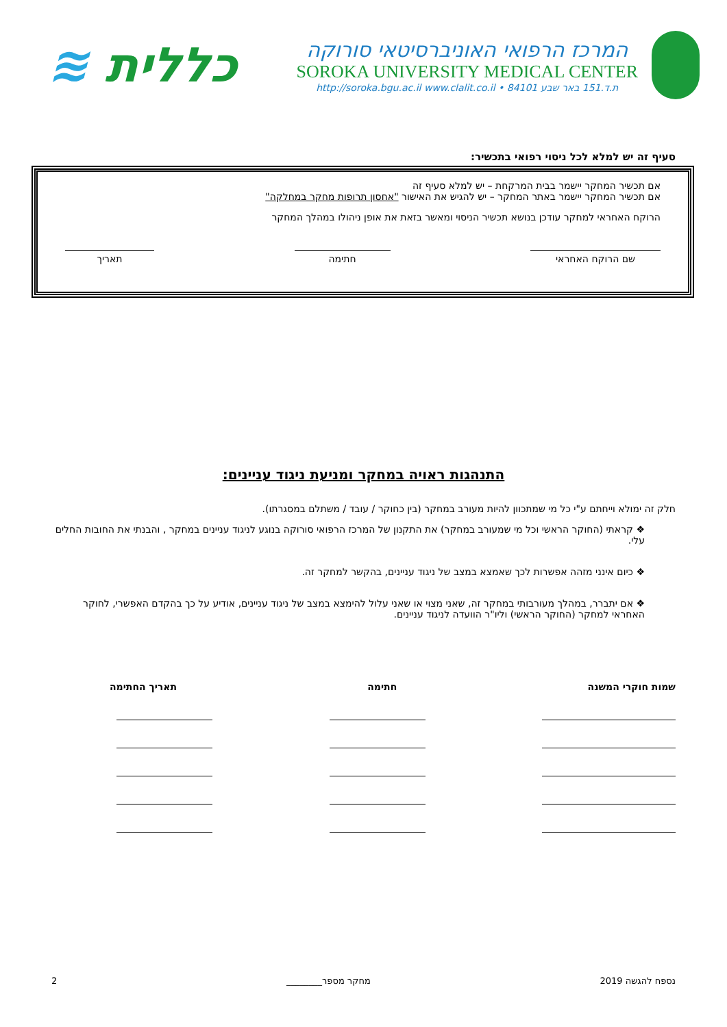המרכז הרפואי האוניברסיטאי סורוקה
SOROKA UNIVERSITY MEDICAL CENTER
ת.ד.151 באר שבע 84101 • http://soroka.bgu.ac.il www.clalit.co.il
כללית ≋
סעיף זה יש למלא לכל ניסוי רפואי בתכשיר:
אם תכשיר המחקר יישמר בבית המרקחת – יש למלא סעיף זה
אם תכשיר המחקר יישמר באתר המחקר – יש להגיש את האישור "אחסון תרופות מחקר במחלקה"
הרוקח האחראי למחקר עודכן בנושא תכשיר הניסוי ומאשר בזאת את אופן ניהולו במהלך המחקר
שם הרוקח האחראי חתימה תאריך
התנהגות ראויה במחקר ומניעת ניגוד עניינים:
חלק זה ימולא וייחתם ע"י כל מי שמתכוון להיות מעורב במחקר (בין כחוקר / עובד / משתלם במסגרתו).
❖ קראתי (החוקר הראשי וכל מי שמעורב במחקר) את התקנון של המרכז הרפואי סורוקה בנוגע לניגוד עניינים במחקר , והבנתי את החובות החלים עלי.
❖ כיום אינני מזהה אפשרות לכך שאמצא במצב של ניגוד עניינים, בהקשר למחקר זה.
❖ אם יתברר, במהלך מעורבותי במחקר זה, שאני מצוי או שאני עלול להימצא במצב של ניגוד עניינים, אודיע על כך בהקדם האפשרי, לחוקר האחראי למחקר (החוקר הראשי) וליו"ר הוועדה לניגוד עניינים.
שמות חוקרי המשנה חתימה תאריך החתימה
נספח להגשה 2019 מחקר מספר________ 2